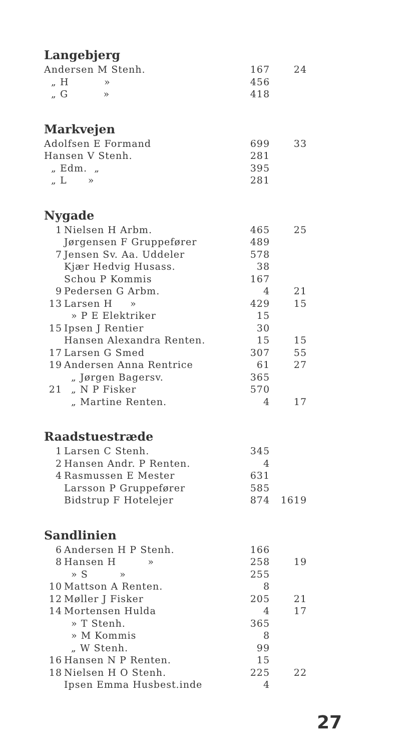Langebjerg
| Andersen M Stenh. | 167 | 24 |
| „ H » | 456 | |
| „ G » | 418 | |
Markvejen
| Adolfsen E Formand | 699 | 33 |
| Hansen V Stenh. | 281 | |
| „ Edm. „ | 395 | |
| „ L » | 281 | |
Nygade
| 1 | Nielsen H Arbm. | 465 | 25 |
| | Jørgensen F Gruppefører | 489 | |
| 7 | Jensen Sv. Aa. Uddeler | 578 | |
| | Kjær Hedvig Husass. | 38 | |
| | Schou P Kommis | 167 | |
| 9 | Pedersen G Arbm. | 4 | 21 |
| 13 | Larsen H » | 429 | 15 |
| | » P E Elektriker | 15 | |
| 15 | Ipsen J Rentier | 30 | |
| | Hansen Alexandra Renten. | 15 | 15 |
| 17 | Larsen G Smed | 307 | 55 |
| 19 | Andersen Anna Rentrice | 61 | 27 |
| | „ Jørgen Bagersv. | 365 | |
| 21 | „ N P Fisker | 570 | |
| | „ Martine Renten. | 4 | 17 |
Raadstuestræde
| 1 | Larsen C Stenh. | 345 | |
| 2 | Hansen Andr. P Renten. | 4 | |
| 4 | Rasmussen E Mester | 631 | |
| | Larsson P Gruppefører | 585 | |
| | Bidstrup F Hotelejer | 874 | 1619 |
Sandlinien
| 6 | Andersen H P Stenh. | 166 | |
| 8 | Hansen H » | 258 | 19 |
| | » S » | 255 | |
| 10 | Mattson A Renten. | 8 | |
| 12 | Møller J Fisker | 205 | 21 |
| 14 | Mortensen Hulda | 4 | 17 |
| | » T Stenh. | 365 | |
| | » M Kommis | 8 | |
| | „ W Stenh. | 99 | |
| 16 | Hansen N P Renten. | 15 | |
| 18 | Nielsen H O Stenh. | 225 | 22 |
| | Ipsen Emma Husbest.inde | 4 | |
27